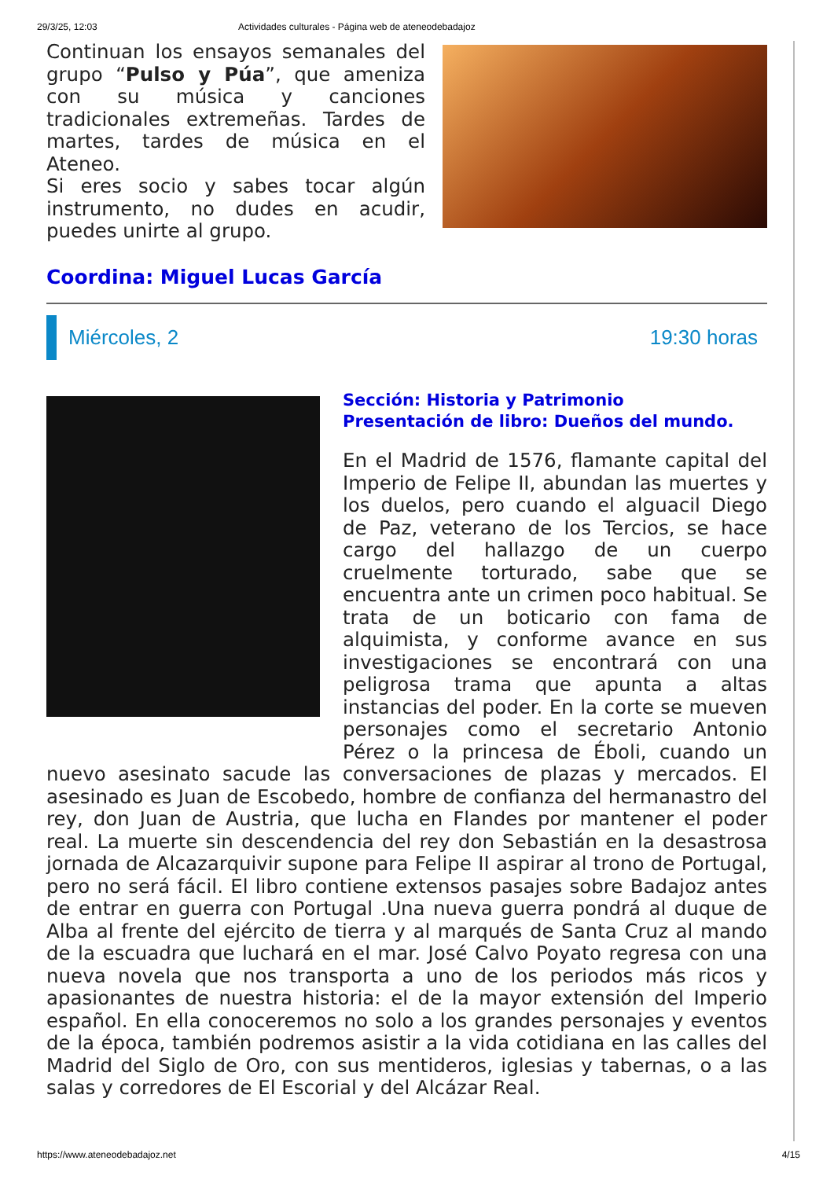29/3/25, 12:03 Actividades culturales - Página web de ateneodebadajoz
Continuan los ensayos semanales del grupo “Pulso y Púa”, que ameniza con su música y canciones tradicionales extremeñas. Tardes de martes, tardes de música en el Ateneo.
Si eres socio y sabes tocar algún instrumento, no dudes en acudir, puedes unirte al grupo.
Coordina: Miguel Lucas García
Miércoles, 2 19:30 horas
Sección: Historia y Patrimonio
Presentación de libro: Dueños del mundo.
En el Madrid de 1576, flamante capital del Imperio de Felipe II, abundan las muertes y los duelos, pero cuando el alguacil Diego de Paz, veterano de los Tercios, se hace cargo del hallazgo de un cuerpo cruelmente torturado, sabe que se encuentra ante un crimen poco habitual. Se trata de un boticario con fama de alquimista, y conforme avance en sus investigaciones se encontrará con una peligrosa trama que apunta a altas instancias del poder. En la corte se mueven personajes como el secretario Antonio Pérez o la princesa de Éboli, cuando un nuevo asesinato sacude las conversaciones de plazas y mercados. El asesinado es Juan de Escobedo, hombre de confianza del hermanastro del rey, don Juan de Austria, que lucha en Flandes por mantener el poder real. La muerte sin descendencia del rey don Sebastián en la desastrosa jornada de Alcazarquivir supone para Felipe II aspirar al trono de Portugal, pero no será fácil. El libro contiene extensos pasajes sobre Badajoz antes de entrar en guerra con Portugal .Una nueva guerra pondrá al duque de Alba al frente del ejército de tierra y al marqués de Santa Cruz al mando de la escuadra que luchará en el mar. José Calvo Poyato regresa con una nueva novela que nos transporta a uno de los periodos más ricos y apasionantes de nuestra historia: el de la mayor extensión del Imperio español. En ella conoceremos no solo a los grandes personajes y eventos de la época, también podremos asistir a la vida cotidiana en las calles del Madrid del Siglo de Oro, con sus mentideros, iglesias y tabernas, o a las salas y corredores de El Escorial y del Alcázar Real.
https://www.ateneodebadajoz.net 4/15